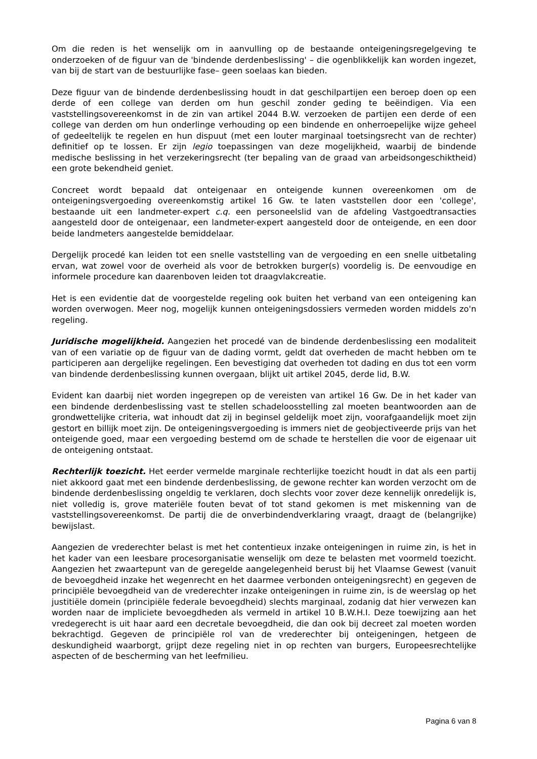Om die reden is het wenselijk om in aanvulling op de bestaande onteigeningsregelgeving te onderzoeken of de figuur van de 'bindende derdenbeslissing' – die ogenblikkelijk kan worden ingezet, van bij de start van de bestuurlijke fase– geen soelaas kan bieden.
Deze figuur van de bindende derdenbeslissing houdt in dat geschilpartijen een beroep doen op een derde of een college van derden om hun geschil zonder geding te beëindigen. Via een vaststellingsovereenkomst in de zin van artikel 2044 B.W. verzoeken de partijen een derde of een college van derden om hun onderlinge verhouding op een bindende en onherroepelijke wijze geheel of gedeeltelijk te regelen en hun dispuut (met een louter marginaal toetsingsrecht van de rechter) definitief op te lossen. Er zijn legio toepassingen van deze mogelijkheid, waarbij de bindende medische beslissing in het verzekeringsrecht (ter bepaling van de graad van arbeidsongeschiktheid) een grote bekendheid geniet.
Concreet wordt bepaald dat onteigenaar en onteigende kunnen overeenkomen om de onteigeningsvergoeding overeenkomstig artikel 16 Gw. te laten vaststellen door een 'college', bestaande uit een landmeter-expert c.q. een personeelslid van de afdeling Vastgoedtransacties aangesteld door de onteigenaar, een landmeter-expert aangesteld door de onteigende, en een door beide landmeters aangestelde bemiddelaar.
Dergelijk procedé kan leiden tot een snelle vaststelling van de vergoeding en een snelle uitbetaling ervan, wat zowel voor de overheid als voor de betrokken burger(s) voordelig is. De eenvoudige en informele procedure kan daarenboven leiden tot draagvlakcreatie.
Het is een evidentie dat de voorgestelde regeling ook buiten het verband van een onteigening kan worden overwogen. Meer nog, mogelijk kunnen onteigeningsdossiers vermeden worden middels zo'n regeling.
Juridische mogelijkheid. Aangezien het procedé van de bindende derdenbeslissing een modaliteit van of een variatie op de figuur van de dading vormt, geldt dat overheden de macht hebben om te participeren aan dergelijke regelingen. Een bevestiging dat overheden tot dading en dus tot een vorm van bindende derdenbeslissing kunnen overgaan, blijkt uit artikel 2045, derde lid, B.W.
Evident kan daarbij niet worden ingegrepen op de vereisten van artikel 16 Gw. De in het kader van een bindende derdenbeslissing vast te stellen schadeloosstelling zal moeten beantwoorden aan de grondwettelijke criteria, wat inhoudt dat zij in beginsel geldelijk moet zijn, voorafgaandelijk moet zijn gestort en billijk moet zijn. De onteigeningsvergoeding is immers niet de geobjectiveerde prijs van het onteigende goed, maar een vergoeding bestemd om de schade te herstellen die voor de eigenaar uit de onteigening ontstaat.
Rechterlijk toezicht. Het eerder vermelde marginale rechterlijke toezicht houdt in dat als een partij niet akkoord gaat met een bindende derdenbeslissing, de gewone rechter kan worden verzocht om de bindende derdenbeslissing ongeldig te verklaren, doch slechts voor zover deze kennelijk onredelijk is, niet volledig is, grove materiële fouten bevat of tot stand gekomen is met miskenning van de vaststellingsovereenkomst. De partij die de onverbindendverklaring vraagt, draagt de (belangrijke) bewijslast.
Aangezien de vrederechter belast is met het contentieux inzake onteigeningen in ruime zin, is het in het kader van een leesbare procesorganisatie wenselijk om deze te belasten met voormeld toezicht. Aangezien het zwaartepunt van de geregelde aangelegenheid berust bij het Vlaamse Gewest (vanuit de bevoegdheid inzake het wegenrecht en het daarmee verbonden onteigeningsrecht) en gegeven de principiële bevoegdheid van de vrederechter inzake onteigeningen in ruime zin, is de weerslag op het justitiële domein (principiële federale bevoegdheid) slechts marginaal, zodanig dat hier verwezen kan worden naar de impliciete bevoegdheden als vermeld in artikel 10 B.W.H.I. Deze toewijzing aan het vredegerecht is uit haar aard een decretale bevoegdheid, die dan ook bij decreet zal moeten worden bekrachtigd. Gegeven de principiële rol van de vrederechter bij onteigeningen, hetgeen de deskundigheid waarborgt, grijpt deze regeling niet in op rechten van burgers, Europeesrechtelijke aspecten of de bescherming van het leefmilieu.
Pagina 6 van 8